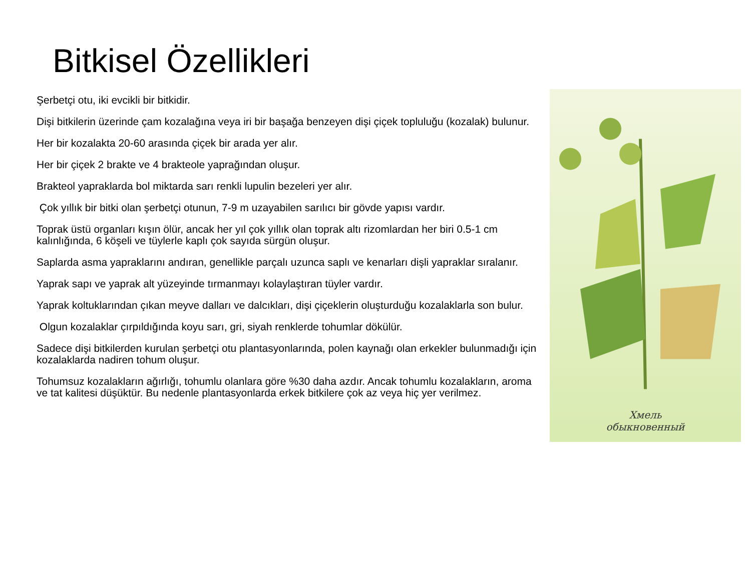Bitkisel Özellikleri
Şerbetçi otu, iki evcikli bir bitkidir.
Dişi bitkilerin üzerinde çam kozalağına veya iri bir başağa benzeyen dişi çiçek topluluğu (kozalak) bulunur.
Her bir kozalakta 20-60 arasında çiçek bir arada yer alır.
Her bir çiçek 2 brakte ve 4 brakteole yaprağından oluşur.
Brakteol yapraklarda bol miktarda sarı renkli lupulin bezeleri yer alır.
Çok yıllık bir bitki olan şerbetçi otunun, 7-9 m uzayabilen sarılıcı bir gövde yapısı vardır.
Toprak üstü organları kışın ölür, ancak her yıl çok yıllık olan toprak altı rizomlardan her biri 0.5-1 cm kalınlığında, 6 köşeli ve tüylerle kaplı çok sayıda sürgün oluşur.
Saplarda asma yapraklarını andıran, genellikle parçalı uzunca saplı ve kenarları dişli yapraklar sıralanır.
Yaprak sapı ve yaprak alt yüzeyinde tırmanmayı kolaylaştıran tüyler vardır.
Yaprak koltuklarından çıkan meyve dalları ve dalcıkları, dişi çiçeklerin oluşturduğu kozalaklarla son bulur.
Olgun kozalaklar çırpıldığında koyu sarı, gri, siyah renklerde tohumlar dökülür.
Sadece dişi bitkilerden kurulan şerbetçi otu plantasyonlarında, polen kaynağı olan erkekler bulunmadığı için kozalaklarda nadiren tohum oluşur.
Tohumsuz kozalakların ağırlığı, tohumlu olanlara göre %30 daha azdır. Ancak tohumlu kozalakların, aroma ve tat kalitesi düşüktür. Bu nedenle plantasyonlarda erkek bitkilere çok az veya hiç yer verilmez.
Хмель
обыкновенный